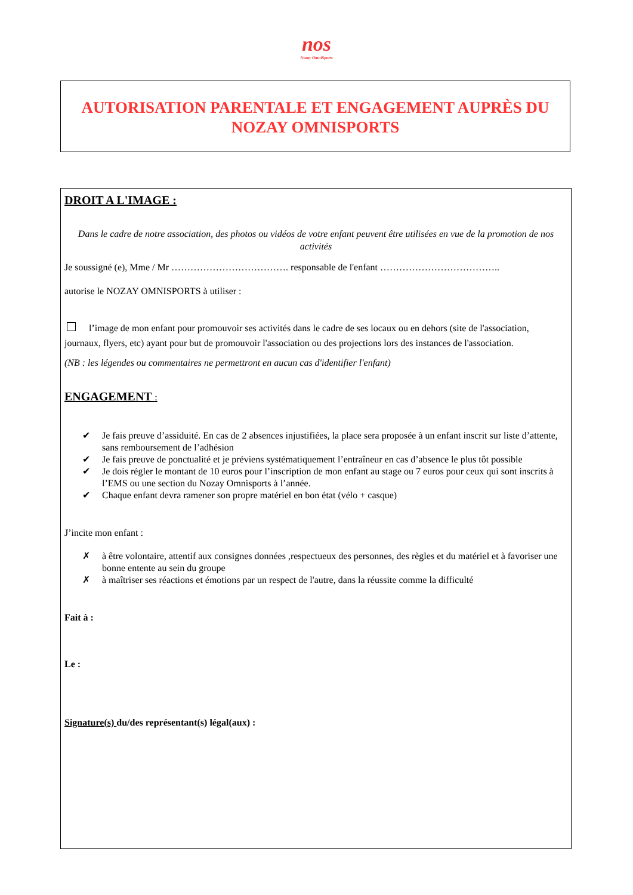nos
Nozay OmniSports
AUTORISATION PARENTALE ET ENGAGEMENT AUPRÈS DU
NOZAY OMNISPORTS
DROIT A L'IMAGE :
Dans le cadre de notre association, des photos ou vidéos de votre enfant peuvent être utilisées en vue de la promotion de nos activités
Je soussigné (e), Mme / Mr ………………………………. responsable de l'enfant ………………………………..
autorise le NOZAY OMNISPORTS à utiliser :
l’image de mon enfant pour promouvoir ses activités dans le cadre de ses locaux ou en dehors (site de l'association, journaux, flyers, etc) ayant pour but de promouvoir l'association ou des projections lors des instances de l'association.
(NB : les légendes ou commentaires ne permettront en aucun cas d'identifier l'enfant)
ENGAGEMENT :
✔ Je fais preuve d’assiduité. En cas de 2 absences injustifiées, la place sera proposée à un enfant inscrit sur liste d’attente, sans remboursement de l’adhésion
✔ Je fais preuve de ponctualité et je préviens systématiquement l’entraîneur en cas d’absence le plus tôt possible
✔ Je dois régler le montant de 10 euros pour l’inscription de mon enfant au stage ou 7 euros pour ceux qui sont inscrits à l’EMS ou une section du Nozay Omnisports à l’année.
✔ Chaque enfant devra ramener son propre matériel en bon état (vélo + casque)
J’incite mon enfant :
✗ à être volontaire, attentif aux consignes données ,respectueux des personnes, des règles et du matériel et à favoriser une bonne entente au sein du groupe
✗ à maîtriser ses réactions et émotions par un respect de l'autre, dans la réussite comme la difficulté
Fait à :
Le :
Signature(s) du/des représentant(s) légal(aux) :